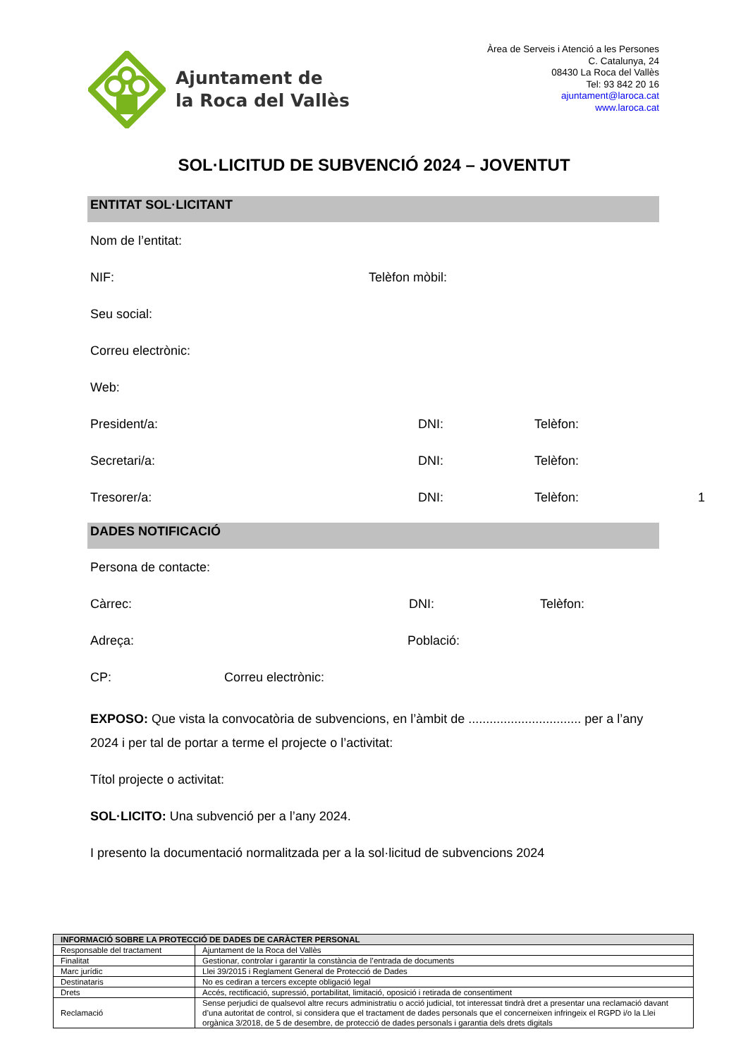Ajuntament de
la Roca del Vallès
Àrea de Serveis i Atenció a les Persones
C. Catalunya, 24
08430 La Roca del Vallès
Tel: 93 842 20 16
ajuntament@laroca.cat
www.laroca.cat
SOL·LICITUD DE SUBVENCIÓ 2024 – JOVENTUT
ENTITAT SOL·LICITANT
Nom de l’entitat:
NIF: Telèfon mòbil:
Seu social:
Correu electrònic:
Web:
President/a: DNI: Telèfon:
Secretari/a: DNI: Telèfon:
Tresorer/a: DNI: Telèfon:
DADES NOTIFICACIÓ
Persona de contacte:
Càrrec: DNI: Telèfon:
Adreça: Població:
CP: Correu electrònic:
EXPOSO: Que vista la convocatòria de subvencions, en l’àmbit de ................................ per a l’any 2024 i per tal de portar a terme el projecte o l’activitat:
Títol projecte o activitat:
SOL·LICITO: Una subvenció per a l’any 2024.
I presento la documentació normalitzada per a la sol·licitud de subvencions 2024
1
| INFORMACIÓ SOBRE LA PROTECCIÓ DE DADES DE CARÀCTER PERSONAL | |
| Responsable del tractament | Ajuntament de la Roca del Vallès |
| Finalitat | Gestionar, controlar i garantir la constància de l’entrada de documents |
| Marc jurídic | Llei 39/2015 i Reglament General de Protecció de Dades |
| Destinataris | No es cediran a tercers excepte obligació legal |
| Drets | Accés, rectificació, supressió, portabilitat, limitació, oposició i retirada de consentiment |
| Reclamació | Sense perjudici de qualsevol altre recurs administratiu o acció judicial, tot interessat tindrà dret a presentar una reclamació davant d’una autoritat de control, si considera que el tractament de dades personals que el concerneixen infringeix el RGPD i/o la Llei orgànica 3/2018, de 5 de desembre, de protecció de dades personals i garantia dels drets digitals |